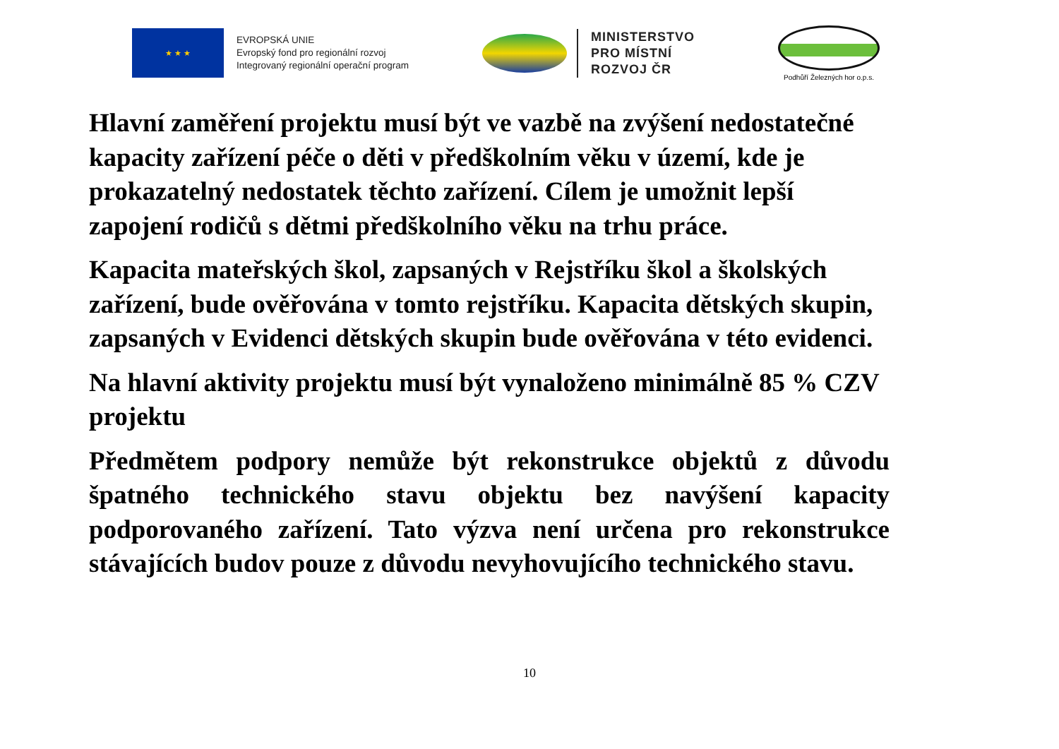★ ★ ★
EVROPSKÁ UNIE
Evropský fond pro regionální rozvoj
Integrovaný regionální operační program
MINISTERSTVO
PRO MÍSTNÍ
ROZVOJ ČR
Podhůří Železných hor o.p.s.
Hlavní zaměření projektu musí být ve vazbě na zvýšení nedostatečné kapacity zařízení péče o děti v předškolním věku v území, kde je prokazatelný nedostatek těchto zařízení. Cílem je umožnit lepší zapojení rodičů s dětmi předškolního věku na trhu práce.
Kapacita mateřských škol, zapsaných v Rejstříku škol a školských zařízení, bude ověřována v tomto rejstříku. Kapacita dětských skupin, zapsaných v Evidenci dětských skupin bude ověřována v této evidenci.
Na hlavní aktivity projektu musí být vynaloženo minimálně 85 % CZV projektu
Předmětem podpory nemůže být rekonstrukce objektů z důvodu špatného technického stavu objektu bez navýšení kapacity podporovaného zařízení. Tato výzva není určena pro rekonstrukce stávajících budov pouze z důvodu nevyhovujícího technického stavu.
10